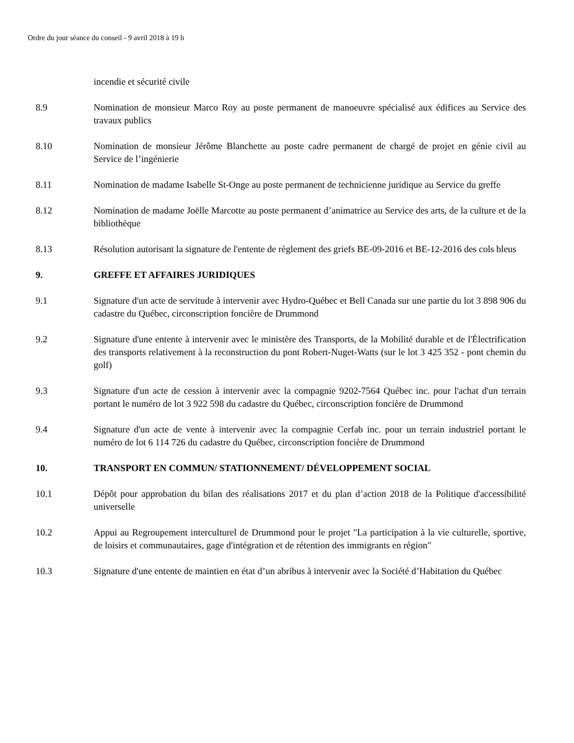Ordre du jour séance du conseil - 9 avril 2018 à 19 h
incendie et sécurité civile
8.9 Nomination de monsieur Marco Roy au poste permanent de manoeuvre spécialisé aux édifices au Service des travaux publics
8.10 Nomination de monsieur Jérôme Blanchette au poste cadre permanent de chargé de projet en génie civil au Service de l’ingénierie
8.11 Nomination de madame Isabelle St-Onge au poste permanent de technicienne juridique au Service du greffe
8.12 Nomination de madame Joëlle Marcotte au poste permanent d’animatrice au Service des arts, de la culture et de la bibliothèque
8.13 Résolution autorisant la signature de l'entente de règlement des griefs BE-09-2016 et BE-12-2016 des cols bleus
9. GREFFE ET AFFAIRES JURIDIQUES
9.1 Signature d'un acte de servitude à intervenir avec Hydro-Québec et Bell Canada sur une partie du lot 3 898 906 du cadastre du Québec, circonscription foncière de Drummond
9.2 Signature d'une entente à intervenir avec le ministère des Transports, de la Mobilité durable et de l'Électrification des transports relativement à la reconstruction du pont Robert-Nuget-Watts (sur le lot 3 425 352 - pont chemin du golf)
9.3 Signature d'un acte de cession à intervenir avec la compagnie 9202-7564 Québec inc. pour l'achat d'un terrain portant le numéro de lot 3 922 598 du cadastre du Québec, circonscription foncière de Drummond
9.4 Signature d'un acte de vente à intervenir avec la compagnie Cerfab inc. pour un terrain industriel portant le numéro de lot 6 114 726 du cadastre du Québec, circonscription foncière de Drummond
10. TRANSPORT EN COMMUN/ STATIONNEMENT/ DÉVELOPPEMENT SOCIAL
10.1 Dépôt pour approbation du bilan des réalisations 2017 et du plan d’action 2018 de la Politique d'accessibilité universelle
10.2 Appui au Regroupement interculturel de Drummond pour le projet "La participation à la vie culturelle, sportive, de loisirs et communautaires, gage d'intégration et de rétention des immigrants en région"
10.3 Signature d'une entente de maintien en état d’un abribus à intervenir avec la Société d’Habitation du Québec